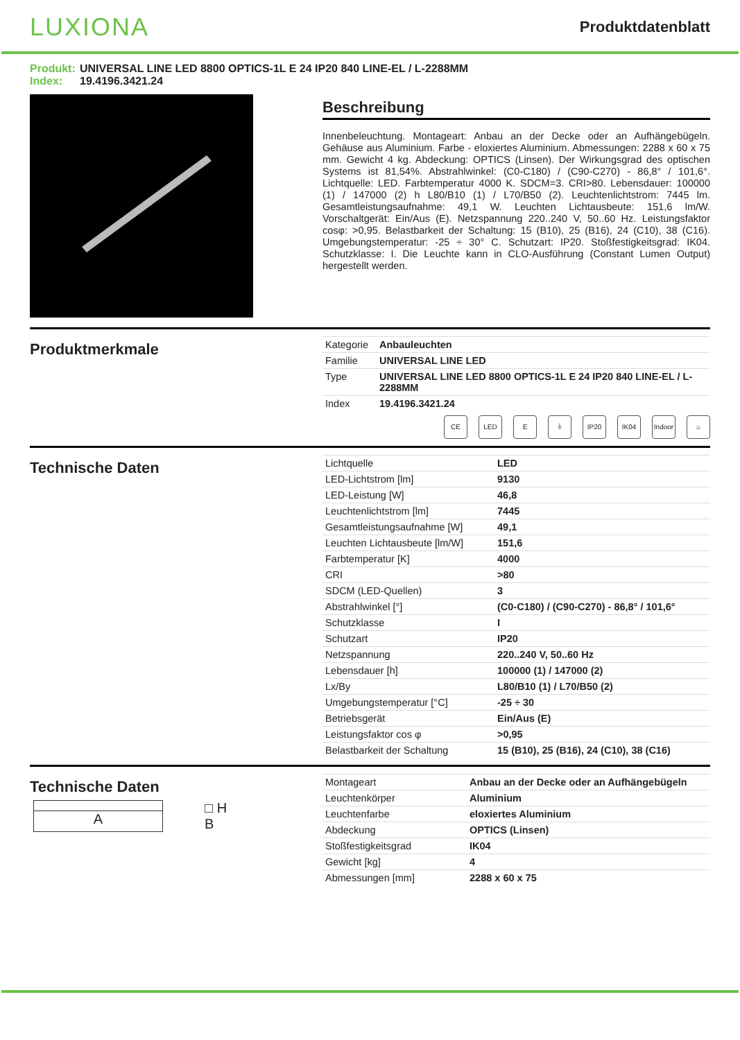LUXIONA
Produktdatenblatt
Produkt: UNIVERSAL LINE LED 8800 OPTICS-1L E 24 IP20 840 LINE-EL / L-2288MM
Index: 19.4196.3421.24
Beschreibung
Innenbeleuchtung. Montageart: Anbau an der Decke oder an Aufhängebügeln. Gehäuse aus Aluminium. Farbe - eloxiertes Aluminium. Abmessungen: 2288 x 60 x 75 mm. Gewicht 4 kg. Abdeckung: OPTICS (Linsen). Der Wirkungsgrad des optischen Systems ist 81,54%. Abstrahlwinkel: (C0-C180) / (C90-C270) - 86,8° / 101,6°. Lichtquelle: LED. Farbtemperatur 4000 K. SDCM=3. CRI>80. Lebensdauer: 100000 (1) / 147000 (2) h L80/B10 (1) / L70/B50 (2). Leuchtenlichtstrom: 7445 lm. Gesamtleistungsaufnahme: 49,1 W. Leuchten Lichtausbeute: 151,6 lm/W. Vorschaltgerät: Ein/Aus (E). Netzspannung 220..240 V, 50..60 Hz. Leistungsfaktor cosφ: >0,95. Belastbarkeit der Schaltung: 15 (B10), 25 (B16), 24 (C10), 38 (C16). Umgebungstemperatur: -25 ÷ 30° C. Schutzart: IP20. Stoßfestigkeitsgrad: IK04. Schutzklasse: I. Die Leuchte kann in CLO-Ausführung (Constant Lumen Output) hergestellt werden.
Produktmerkmale
| Kategorie | Anbauleuchten |
| Familie | UNIVERSAL LINE LED |
| Type | UNIVERSAL LINE LED 8800 OPTICS-1L E 24 IP20 840 LINE-EL / L-2288MM |
| Index | 19.4196.3421.24 |
CE LED E ⏚ IP20 IK04 Indoor
⌂
Technische Daten
| Lichtquelle | LED |
| LED-Lichtstrom [lm] | 9130 |
| LED-Leistung [W] | 46,8 |
| Leuchtenlichtstrom [lm] | 7445 |
| Gesamtleistungsaufnahme [W] | 49,1 |
| Leuchten Lichtausbeute [lm/W] | 151,6 |
| Farbtemperatur [K] | 4000 |
| CRI | >80 |
| SDCM (LED-Quellen) | 3 |
| Abstrahlwinkel [°] | (C0-C180) / (C90-C270) - 86,8° / 101,6° |
| Schutzklasse | I |
| Schutzart | IP20 |
| Netzspannung | 220..240 V, 50..60 Hz |
| Lebensdauer [h] | 100000 (1) / 147000 (2) |
| Lx/By | L80/B10 (1) / L70/B50 (2) |
| Umgebungstemperatur [°C] | -25 ÷ 30 |
| Betriebsgerät | Ein/Aus (E) |
| Leistungsfaktor cos φ | >0,95 |
| Belastbarkeit der Schaltung | 15 (B10), 25 (B16), 24 (C10), 38 (C16) |
Technische Daten
A □ H
B
| Montageart | Anbau an der Decke oder an Aufhängebügeln |
| Leuchtenkörper | Aluminium |
| Leuchtenfarbe | eloxiertes Aluminium |
| Abdeckung | OPTICS (Linsen) |
| Stoßfestigkeitsgrad | IK04 |
| Gewicht [kg] | 4 |
| Abmessungen [mm] | 2288 x 60 x 75 |